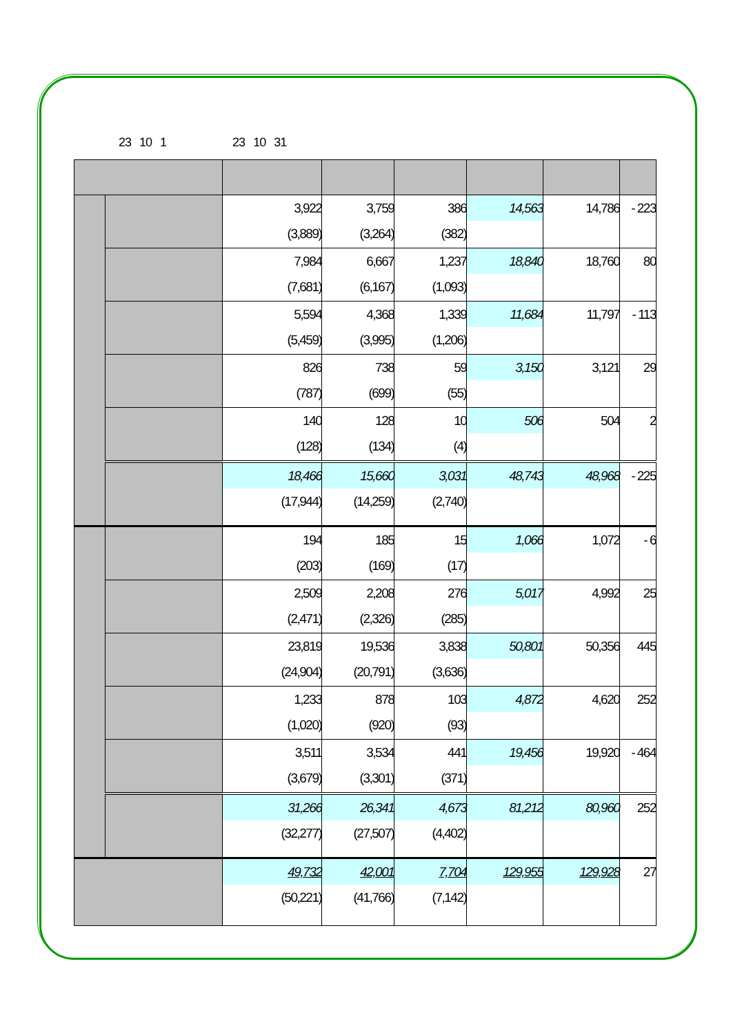23 10 1 23 10 31
| | | 3,922 (3,889) | 3,759 (3,264) | 386 (382) | 14,563 | 14,786 | - 223 |
| | | 7,984 (7,681) | 6,667 (6,167) | 1,237 (1,093) | 18,840 | 18,760 | 80 |
| | | 5,594 (5,459) | 4,368 (3,995) | 1,339 (1,206) | 11,684 | 11,797 | - 113 |
| | | 826 (787) | 738 (699) | 59 (55) | 3,150 | 3,121 | 29 |
| | | 140 (128) | 128 (134) | 10 (4) | 506 | 504 | 2 |
| | | 18,466 (17,944) | 15,660 (14,259) | 3,031 (2,740) | 48,743 | 48,968 | - 225 |
| | | 194 (203) | 185 (169) | 15 (17) | 1,066 | 1,072 | - 6 |
| | | 2,509 (2,471) | 2,208 (2,326) | 276 (285) | 5,017 | 4,992 | 25 |
| | | 23,819 (24,904) | 19,536 (20,791) | 3,838 (3,636) | 50,801 | 50,356 | 445 |
| | | 1,233 (1,020) | 878 (920) | 103 (93) | 4,872 | 4,620 | 252 |
| | | 3,511 (3,679) | 3,534 (3,301) | 441 (371) | 19,456 | 19,920 | - 464 |
| | | 31,266 (32,277) | 26,341 (27,507) | 4,673 (4,402) | 81,212 | 80,960 | 252 |
| | | 49,732 (50,221) | 42,001 (41,766) | 7,704 (7,142) | 129,955 | 129,928 | 27 |